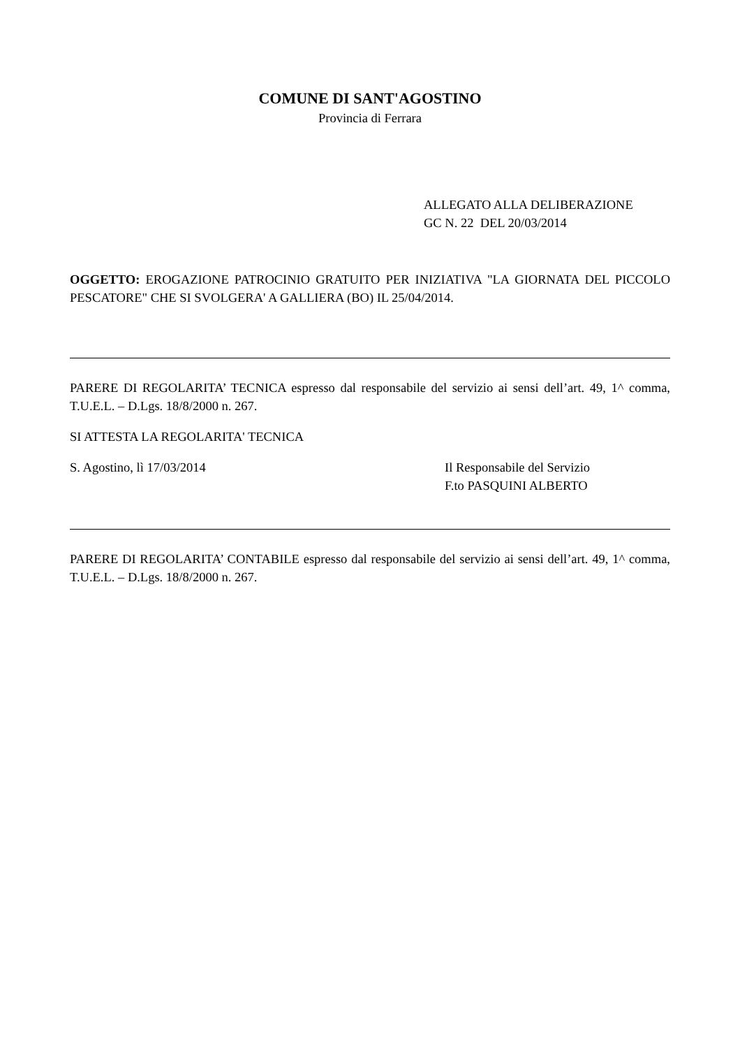COMUNE DI SANT'AGOSTINO
Provincia di Ferrara
ALLEGATO ALLA DELIBERAZIONE
GC N. 22 DEL 20/03/2014
OGGETTO: EROGAZIONE PATROCINIO GRATUITO PER INIZIATIVA "LA GIORNATA DEL PICCOLO PESCATORE" CHE SI SVOLGERA' A GALLIERA (BO) IL 25/04/2014.
PARERE DI REGOLARITA’ TECNICA espresso dal responsabile del servizio ai sensi dell’art. 49, 1^ comma, T.U.E.L. – D.Lgs. 18/8/2000 n. 267.
SI ATTESTA LA REGOLARITA' TECNICA
S. Agostino, lì 17/03/2014 Il Responsabile del Servizio
F.to PASQUINI ALBERTO
PARERE DI REGOLARITA’ CONTABILE espresso dal responsabile del servizio ai sensi dell’art. 49, 1^ comma, T.U.E.L. – D.Lgs. 18/8/2000 n. 267.